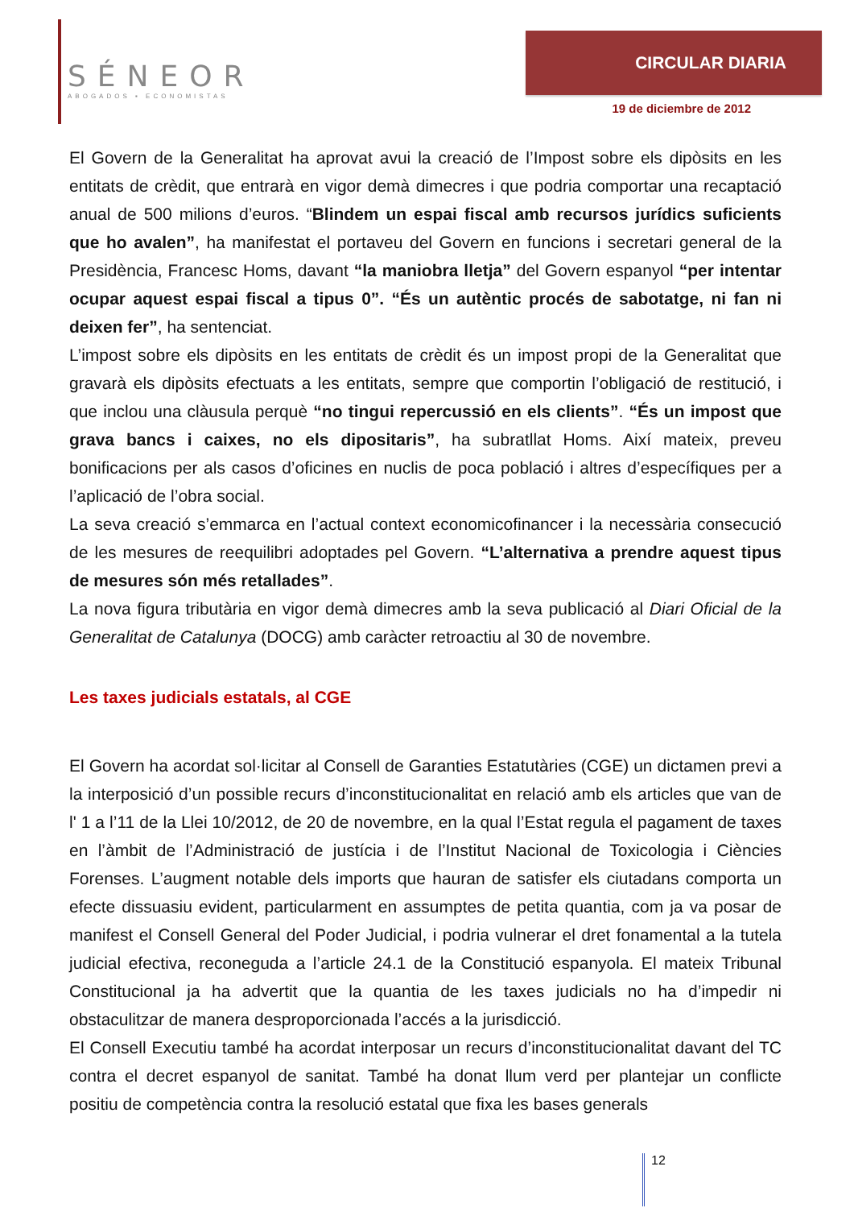SÉNEOR
ABOGADOS ▪ ECONOMISTAS
CIRCULAR DIARIA
19 de diciembre de 2012
El Govern de la Generalitat ha aprovat avui la creació de l’Impost sobre els dipòsits en les entitats de crèdit, que entrarà en vigor demà dimecres i que podria comportar una recaptació anual de 500 milions d’euros. “Blindem un espai fiscal amb recursos jurídics suficients que ho avalen”, ha manifestat el portaveu del Govern en funcions i secretari general de la Presidència, Francesc Homs, davant “la maniobra lletja” del Govern espanyol “per intentar ocupar aquest espai fiscal a tipus 0”. “És un autèntic procés de sabotatge, ni fan ni deixen fer”, ha sentenciat.
L’impost sobre els dipòsits en les entitats de crèdit és un impost propi de la Generalitat que gravarà els dipòsits efectuats a les entitats, sempre que comportin l’obligació de restitució, i que inclou una clàusula perquè “no tingui repercussió en els clients”. “És un impost que grava bancs i caixes, no els dipositaris”, ha subratllat Homs. Així mateix, preveu bonificacions per als casos d’oficines en nuclis de poca població i altres d’específiques per a l’aplicació de l’obra social.
La seva creació s’emmarca en l’actual context economicofinancer i la necessària consecució de les mesures de reequilibri adoptades pel Govern. “L’alternativa a prendre aquest tipus de mesures són més retallades”.
La nova figura tributària en vigor demà dimecres amb la seva publicació al Diari Oficial de la Generalitat de Catalunya (DOCG) amb caràcter retroactiu al 30 de novembre.
Les taxes judicials estatals, al CGE
El Govern ha acordat sol·licitar al Consell de Garanties Estatutàries (CGE) un dictamen previ a la interposició d’un possible recurs d’inconstitucionalitat en relació amb els articles que van de l' 1 a l’11 de la Llei 10/2012, de 20 de novembre, en la qual l’Estat regula el pagament de taxes en l’àmbit de l’Administració de justícia i de l’Institut Nacional de Toxicologia i Ciències Forenses. L’augment notable dels imports que hauran de satisfer els ciutadans comporta un efecte dissuasiu evident, particularment en assumptes de petita quantia, com ja va posar de manifest el Consell General del Poder Judicial, i podria vulnerar el dret fonamental a la tutela judicial efectiva, reconeguda a l’article 24.1 de la Constitució espanyola. El mateix Tribunal Constitucional ja ha advertit que la quantia de les taxes judicials no ha d’impedir ni obstaculitzar de manera desproporcionada l’accés a la jurisdicció.
El Consell Executiu també ha acordat interposar un recurs d’inconstitucionalitat davant del TC contra el decret espanyol de sanitat. També ha donat llum verd per plantejar un conflicte positiu de competència contra la resolució estatal que fixa les bases generals
12